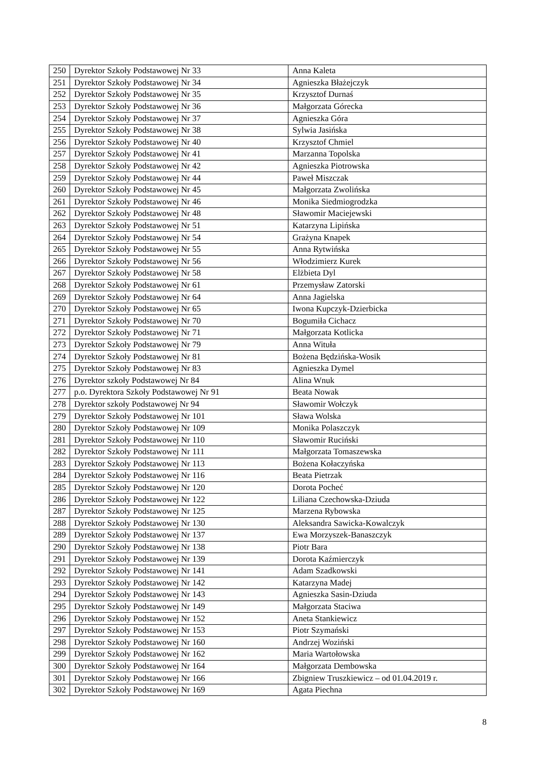| 250 | Dyrektor Szkoły Podstawowej Nr 33 | Anna Kaleta |
| 251 | Dyrektor Szkoły Podstawowej Nr 34 | Agnieszka Błażejczyk |
| 252 | Dyrektor Szkoły Podstawowej Nr 35 | Krzysztof Durnaś |
| 253 | Dyrektor Szkoły Podstawowej Nr 36 | Małgorzata Górecka |
| 254 | Dyrektor Szkoły Podstawowej Nr 37 | Agnieszka Góra |
| 255 | Dyrektor Szkoły Podstawowej Nr 38 | Sylwia Jasińska |
| 256 | Dyrektor Szkoły Podstawowej Nr 40 | Krzysztof Chmiel |
| 257 | Dyrektor Szkoły Podstawowej Nr 41 | Marzanna Topolska |
| 258 | Dyrektor Szkoły Podstawowej Nr 42 | Agnieszka Piotrowska |
| 259 | Dyrektor Szkoły Podstawowej Nr 44 | Paweł Miszczak |
| 260 | Dyrektor Szkoły Podstawowej Nr 45 | Małgorzata Zwolińska |
| 261 | Dyrektor Szkoły Podstawowej Nr 46 | Monika Siedmiogrodzka |
| 262 | Dyrektor Szkoły Podstawowej Nr 48 | Sławomir Maciejewski |
| 263 | Dyrektor Szkoły Podstawowej Nr 51 | Katarzyna Lipińska |
| 264 | Dyrektor Szkoły Podstawowej Nr 54 | Grażyna Knapek |
| 265 | Dyrektor Szkoły Podstawowej Nr 55 | Anna Rytwińska |
| 266 | Dyrektor Szkoły Podstawowej Nr 56 | Włodzimierz Kurek |
| 267 | Dyrektor Szkoły Podstawowej Nr 58 | Elżbieta Dyl |
| 268 | Dyrektor Szkoły Podstawowej Nr 61 | Przemysław Zatorski |
| 269 | Dyrektor Szkoły Podstawowej Nr 64 | Anna Jagielska |
| 270 | Dyrektor Szkoły Podstawowej Nr 65 | Iwona Kupczyk-Dzierbicka |
| 271 | Dyrektor Szkoły Podstawowej Nr 70 | Bogumiła Cichacz |
| 272 | Dyrektor Szkoły Podstawowej Nr 71 | Małgorzata Kotlicka |
| 273 | Dyrektor Szkoły Podstawowej Nr 79 | Anna Wituła |
| 274 | Dyrektor Szkoły Podstawowej Nr 81 | Bożena Będzińska-Wosik |
| 275 | Dyrektor Szkoły Podstawowej Nr 83 | Agnieszka Dymel |
| 276 | Dyrektor szkoły Podstawowej Nr 84 | Alina Wnuk |
| 277 | p.o. Dyrektora Szkoły Podstawowej Nr 91 | Beata Nowak |
| 278 | Dyrektor szkoły Podstawowej Nr 94 | Sławomir Wołczyk |
| 279 | Dyrektor Szkoły Podstawowej Nr 101 | Sława Wolska |
| 280 | Dyrektor Szkoły Podstawowej Nr 109 | Monika Polaszczyk |
| 281 | Dyrektor Szkoły Podstawowej Nr 110 | Sławomir Ruciński |
| 282 | Dyrektor Szkoły Podstawowej Nr 111 | Małgorzata Tomaszewska |
| 283 | Dyrektor Szkoły Podstawowej Nr 113 | Bożena Kołaczyńska |
| 284 | Dyrektor Szkoły Podstawowej Nr 116 | Beata Pietrzak |
| 285 | Dyrektor Szkoły Podstawowej Nr 120 | Dorota Pocheć |
| 286 | Dyrektor Szkoły Podstawowej Nr 122 | Liliana Czechowska-Dziuda |
| 287 | Dyrektor Szkoły Podstawowej Nr 125 | Marzena Rybowska |
| 288 | Dyrektor Szkoły Podstawowej Nr 130 | Aleksandra Sawicka-Kowalczyk |
| 289 | Dyrektor Szkoły Podstawowej Nr 137 | Ewa Morzyszek-Banaszczyk |
| 290 | Dyrektor Szkoły Podstawowej Nr 138 | Piotr Bara |
| 291 | Dyrektor Szkoły Podstawowej Nr 139 | Dorota Kaźmierczyk |
| 292 | Dyrektor Szkoły Podstawowej Nr 141 | Adam Szadkowski |
| 293 | Dyrektor Szkoły Podstawowej Nr 142 | Katarzyna Madej |
| 294 | Dyrektor Szkoły Podstawowej Nr 143 | Agnieszka Sasin-Dziuda |
| 295 | Dyrektor Szkoły Podstawowej Nr 149 | Małgorzata Staciwa |
| 296 | Dyrektor Szkoły Podstawowej Nr 152 | Aneta Stankiewicz |
| 297 | Dyrektor Szkoły Podstawowej Nr 153 | Piotr Szymański |
| 298 | Dyrektor Szkoły Podstawowej Nr 160 | Andrzej Woziński |
| 299 | Dyrektor Szkoły Podstawowej Nr 162 | Maria Wartołowska |
| 300 | Dyrektor Szkoły Podstawowej Nr 164 | Małgorzata Dembowska |
| 301 | Dyrektor Szkoły Podstawowej Nr 166 | Zbigniew Truszkiewicz – od 01.04.2019 r. |
| 302 | Dyrektor Szkoły Podstawowej Nr 169 | Agata Piechna |
8